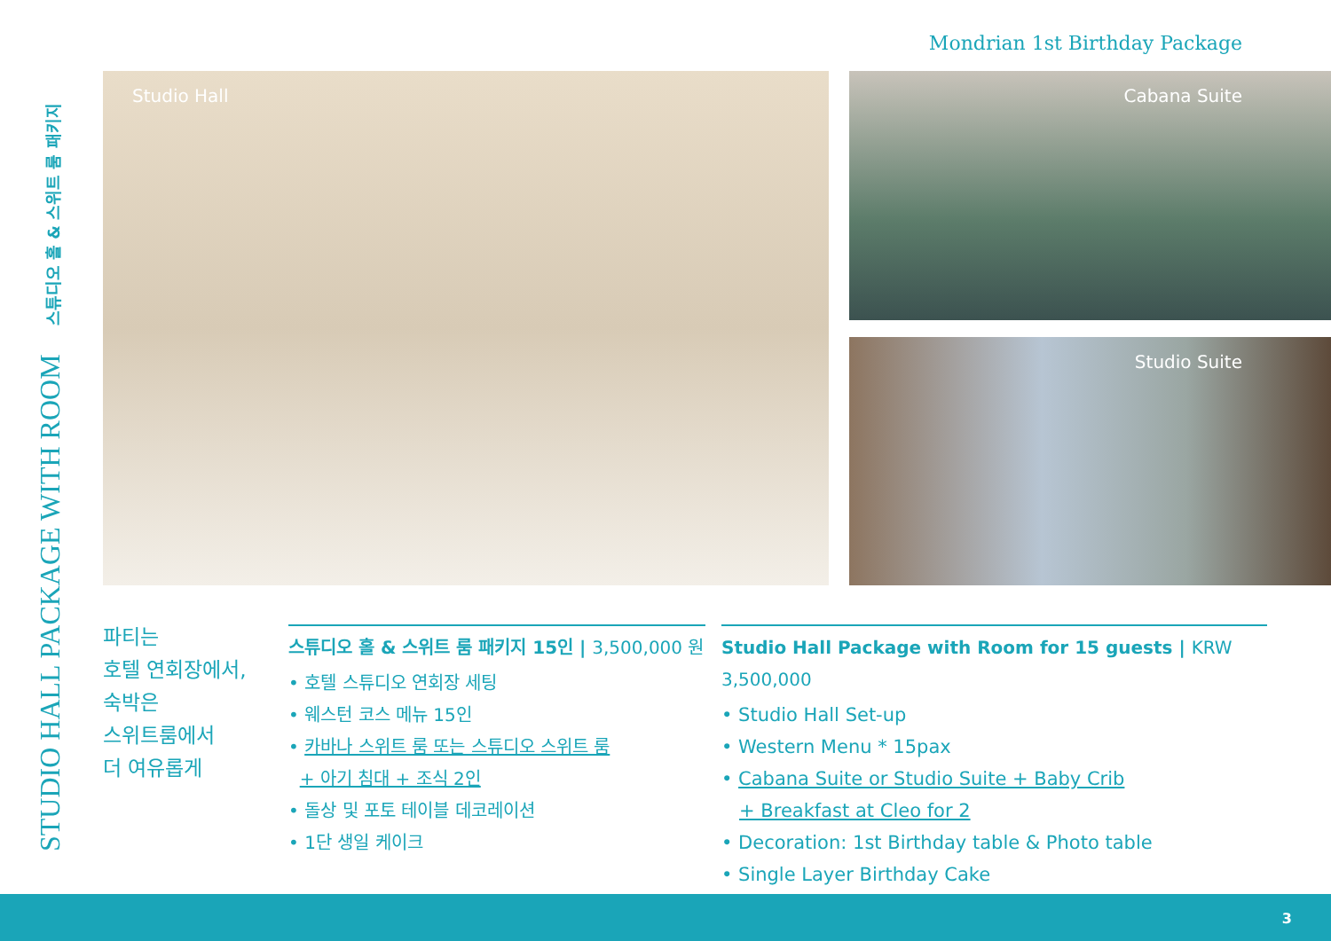Mondrian 1st Birthday Package
STUDIO HALL PACKAGE WITH ROOM 스튜디오 홀 & 스위트 룸 패키지
Studio Hall Cabana Suite
Studio Suite
파티는
호텔 연회장에서,
숙박은
스위트룸에서
더 여유롭게
스튜디오 홀 & 스위트 룸 패키지 15인 | 3,500,000 원
• 호텔 스튜디오 연회장 세팅
• 웨스턴 코스 메뉴 15인
• 카바나 스위트 룸 또는 스튜디오 스위트 룸
+ 아기 침대 + 조식 2인
• 돌상 및 포토 테이블 데코레이션
• 1단 생일 케이크
Studio Hall Package with Room for 15 guests | KRW 3,500,000
• Studio Hall Set-up
• Western Menu * 15pax
• Cabana Suite or Studio Suite + Baby Crib
+ Breakfast at Cleo for 2
• Decoration: 1st Birthday table & Photo table
• Single Layer Birthday Cake
3